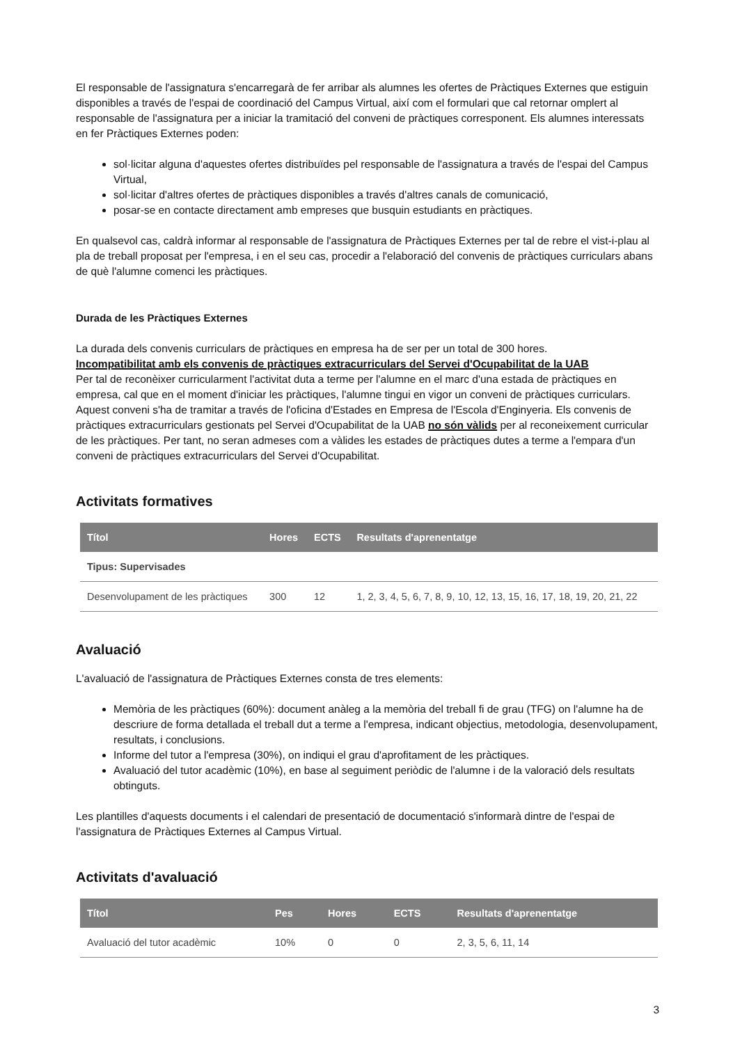El responsable de l'assignatura s'encarregarà de fer arribar als alumnes les ofertes de Pràctiques Externes que estiguin disponibles a través de l'espai de coordinació del Campus Virtual, així com el formulari que cal retornar omplert al responsable de l'assignatura per a iniciar la tramitació del conveni de pràctiques corresponent. Els alumnes interessats en fer Pràctiques Externes poden:
sol·licitar alguna d'aquestes ofertes distribuïdes pel responsable de l'assignatura a través de l'espai del Campus Virtual,
sol·licitar d'altres ofertes de pràctiques disponibles a través d'altres canals de comunicació,
posar-se en contacte directament amb empreses que busquin estudiants en pràctiques.
En qualsevol cas, caldrà informar al responsable de l'assignatura de Pràctiques Externes per tal de rebre el vist-i-plau al pla de treball proposat per l'empresa, i en el seu cas, procedir a l'elaboració del convenis de pràctiques curriculars abans de què l'alumne comenci les pràctiques.
Durada de les Pràctiques Externes
La durada dels convenis curriculars de pràctiques en empresa ha de ser per un total de 300 hores.
Incompatibilitat amb els convenis de pràctiques extracurriculars del Servei d'Ocupabilitat de la UAB
Per tal de reconèixer curricularment l'activitat duta a terme per l'alumne en el marc d'una estada de pràctiques en empresa, cal que en el moment d'iniciar les pràctiques, l'alumne tingui en vigor un conveni de pràctiques curriculars. Aquest conveni s'ha de tramitar a través de l'oficina d'Estades en Empresa de l'Escola d'Enginyeria. Els convenis de pràctiques extracurriculars gestionats pel Servei d'Ocupabilitat de la UAB no són vàlids per al reconeixement curricular de les pràctiques. Per tant, no seran admeses com a vàlides les estades de pràctiques dutes a terme a l'empara d'un conveni de pràctiques extracurriculars del Servei d'Ocupabilitat.
Activitats formatives
| Títol | Hores | ECTS | Resultats d'aprenentatge |
| --- | --- | --- | --- |
| Tipus: Supervisades | | | |
| Desenvolupament de les pràctiques | 300 | 12 | 1, 2, 3, 4, 5, 6, 7, 8, 9, 10, 12, 13, 15, 16, 17, 18, 19, 20, 21, 22 |
Avaluació
L'avaluació de l'assignatura de Pràctiques Externes consta de tres elements:
Memòria de les pràctiques (60%): document anàleg a la memòria del treball fi de grau (TFG) on l'alumne ha de descriure de forma detallada el treball dut a terme a l'empresa, indicant objectius, metodologia, desenvolupament, resultats, i conclusions.
Informe del tutor a l'empresa (30%), on indiqui el grau d'aprofitament de les pràctiques.
Avaluació del tutor acadèmic (10%), en base al seguiment periòdic de l'alumne i de la valoració dels resultats obtinguts.
Les plantilles d'aquests documents i el calendari de presentació de documentació s'informarà dintre de l'espai de l'assignatura de Pràctiques Externes al Campus Virtual.
Activitats d'avaluació
| Títol | Pes | Hores | ECTS | Resultats d'aprenentatge |
| --- | --- | --- | --- | --- |
| Avaluació del tutor acadèmic | 10% | 0 | 0 | 2, 3, 5, 6, 11, 14 |
3